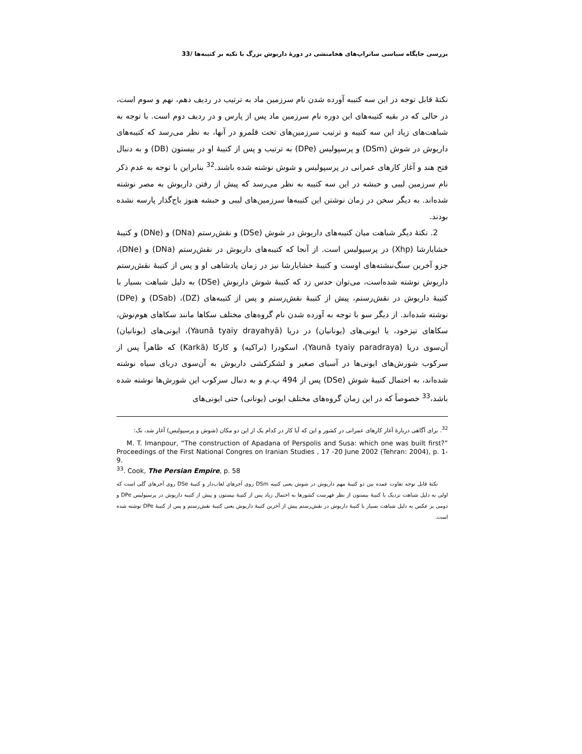بررسی جایگاه سیاسی ساتراپ‌های هخامنشی در دورهٔ داریوش بزرگ با تکیه بر کتیبه‌ها /33
نکتهٔ قابل توجه در این سه کتیبه آورده شدن نام سرزمین ماد به ترتیب در ردیف دهم، نهم و سوم است، در حالی که در بقیه کتیبه‌های این دوره نام سرزمین ماد پس از پارس و در ردیف دوم است. با توجه به شباهت‌های زیاد این سه کتیبه و ترتیب سرزمین‌های تحت قلمرو در آنها، به نظر می‌رسد که کتیبه‌های داریوش در شوش (DSm) و پرسپولیس (DPe) به ترتیب و پس از کتیبهٔ او در بیستون (DB) و به دنبال فتح هند و آغاز کارهای عمرانی در پرسپولیس و شوش نوشته شده باشند.<sup>32</sup> بنابراین با توجه به عدم ذکر نام سرزمین لیبی و حبشه در این سه کتیبه به نظر می‌رسد که پیش از رفتن داریوش به مصر نوشته شده‌اند. به دیگر سخن در زمان نوشتن این کتیبه‌ها سرزمین‌های لیبی و حبشه هنوز باج‌گذار پارسه نشده بودند.
2. نکتهٔ دیگر شباهت میان کتیبه‌های داریوش در شوش (DSe) و نقش‌رستم (DNa) و (DNe) و کتیبهٔ خشایارشا (Xhp) در پرسپولیس است. از آنجا که کتیبه‌های داریوش در نقش‌رستم (DNa) و (DNe)، جزو آخرین سنگ‌نبشته‌های اوست و کتیبهٔ خشایارشا نیز در زمان پادشاهی او و پس از کتیبهٔ نقش‌رستم داریوش نوشته شده‌است، می‌توان حدس زد که کتیبهٔ شوش داریوش (DSe) به دلیل شباهت بسیار با کتیبهٔ داریوش در نقش‌رستم، پیش از کتیبهٔ نقش‌رستم و پس از کتیبه‌های (DZ)، (DSab) و (DPe) نوشته شده‌اند. از دیگر سو با توجه به آورده شدن نام گروه‌های مختلف سکاها مانند سکاهای هوم‌نوش، سکاهای تیزخود، یا ایونی‌های (یونانیان) در دریا (Yaunā tyaiy drayahyā)، ایونی‌های (یونانیان) آن‌سوی دریا (Yaunā tyaiy paradraya)، اسکودرا (تراکیه) و کارکا (Karkā) که ظاهراً پس از سرکوب شورش‌های ایونی‌ها در آسیای صغیر و لشکرکشی داریوش به آن‌سوی دریای سیاه نوشته شده‌اند، به احتمال کتیبهٔ شوش (DSe) پس از 494 پ.م و به دنبال سرکوب این شورش‌ها نوشته شده باشد،<sup>33</sup> خصوصاً که در این زمان گروه‌های مختلف ایونی (یونانی) حتی ایونی‌های
<sup>32</sup>. برای آگاهی دربارهٔ آغاز کارهای عمرانی در کشور و این که آیا کار در کدام یک از این دو مکان (شوش و پرسپولیس) آغاز شد، نک:
M. T. Imanpour, “The construction of Apadana of Perspolis and Susa: which one was built first?” Proceedings of the First National Congres on Iranian Studies , 17 -20 June 2002 (Tehran: 2004), p. 1-9.
<sup>33</sup>. Cook, The Persian Empire, p. 58
نکتهٔ قابل توجه تفاوت عمده بین دو کتیبهٔ مهم داریوش در شوش یعنی کتیبه DSm روی آجرهای لعاب‌دار و کتیبهٔ DSe روی آجرهای گلی است که اولی به دلیل شباهت نزدیک با کتیبهٔ بیستون از نظر فهرست کشورها به احتمال زیاد پس از کتیبهٔ بیستون و پیش از کتیبه داریوش در پرسپولیس DPe و دومی بر عکس به دلیل شباهت بسیار با کتیبهٔ داریوش در نقش‌رستم پیش از آخرین کتیبهٔ داریوش یعنی کتیبهٔ نقش‌رستم و پس از کتیبهٔ DPe نوشته شده است.